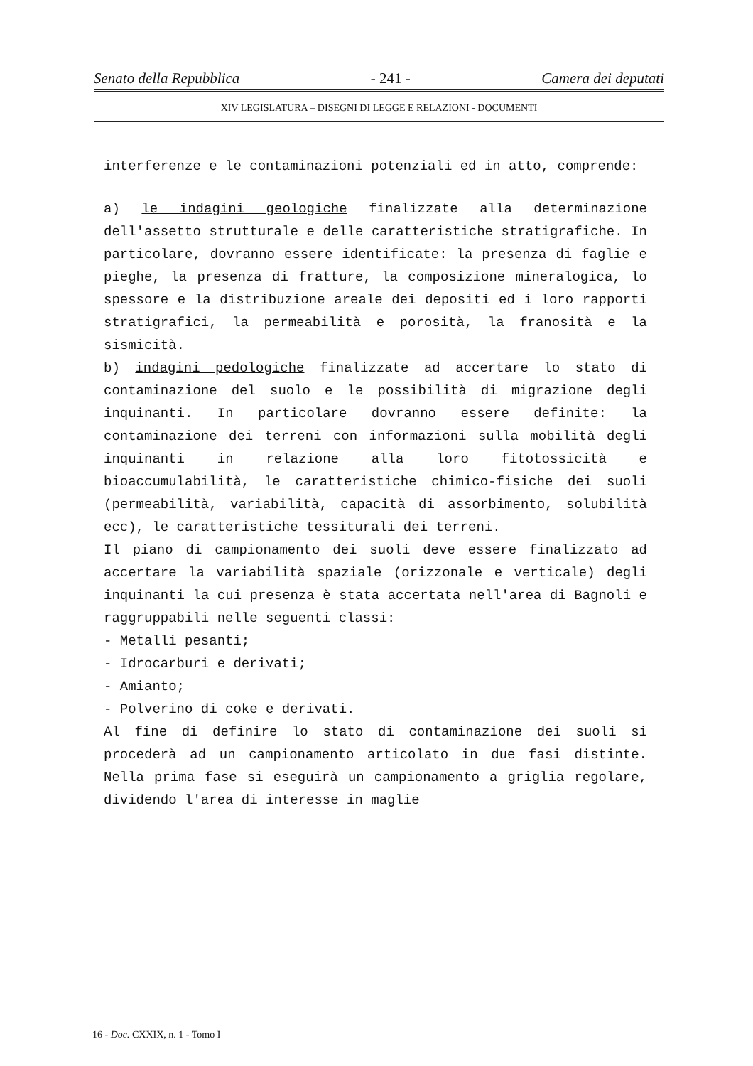Senato della Repubblica - 241 - Camera dei deputati
XIV LEGISLATURA – DISEGNI DI LEGGE E RELAZIONI - DOCUMENTI
interferenze e le contaminazioni potenziali ed in atto, comprende:
a) le indagini geologiche finalizzate alla determinazione dell'assetto strutturale e delle caratteristiche stratigrafiche. In particolare, dovranno essere identificate: la presenza di faglie e pieghe, la presenza di fratture, la composizione mineralogica, lo spessore e la distribuzione areale dei depositi ed i loro rapporti stratigrafici, la permeabilità e porosità, la franosità e la sismicità.
b) indagini pedologiche finalizzate ad accertare lo stato di contaminazione del suolo e le possibilità di migrazione degli inquinanti. In particolare dovranno essere definite: la contaminazione dei terreni con informazioni sulla mobilità degli inquinanti in relazione alla loro fitotossicità e bioaccumulabilità, le caratteristiche chimico-fisiche dei suoli (permeabilità, variabilità, capacità di assorbimento, solubilità ecc), le caratteristiche tessiturali dei terreni.
Il piano di campionamento dei suoli deve essere finalizzato ad accertare la variabilità spaziale (orizzonale e verticale) degli inquinanti la cui presenza è stata accertata nell'area di Bagnoli e raggruppabili nelle seguenti classi:
- Metalli pesanti;
- Idrocarburi e derivati;
- Amianto;
- Polverino di coke e derivati.
Al fine di definire lo stato di contaminazione dei suoli si procederà ad un campionamento articolato in due fasi distinte. Nella prima fase si eseguirà un campionamento a griglia regolare, dividendo l'area di interesse in maglie
16 - Doc. CXXIX, n. 1 - Tomo I